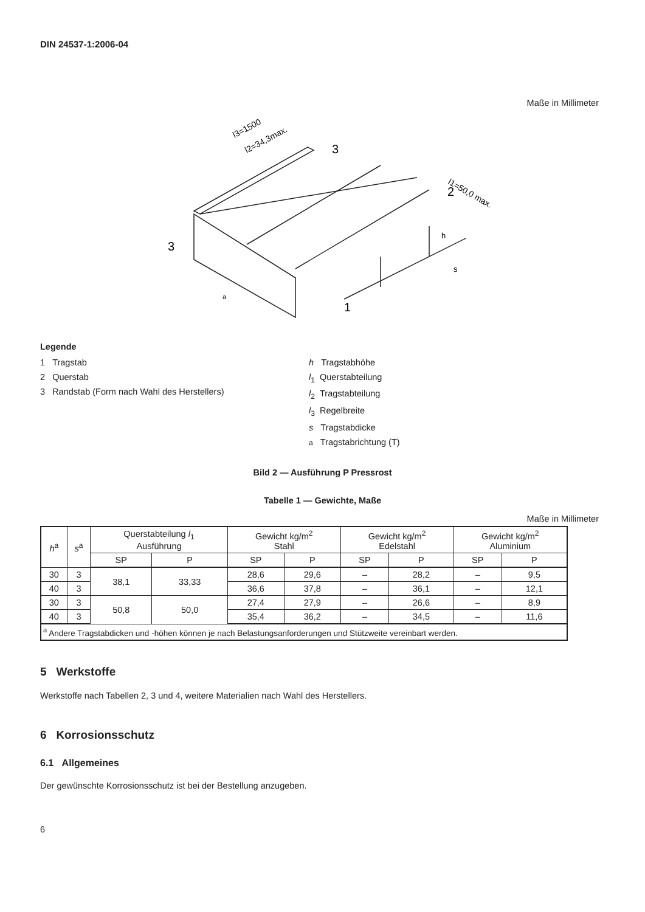DIN 24537-1:2006-04
Maße in Millimeter
l3=1500
l2=34,3max.
l1=50,0 max.
3
2
3
1
h
s
a
Legende
1 Tragstab
2 Querstab
3 Randstab (Form nach Wahl des Herstellers)
h Tragstabhöhe
l<sub>1</sub> Querstabteilung
l<sub>2</sub> Tragstabteilung
l<sub>3</sub> Regelbreite
s Tragstabdicke
a Tragstabrichtung (T)
Bild 2 — Ausführung P Pressrost
Tabelle 1 — Gewichte, Maße
Maße in Millimeter
| h<sup>a</sup> | s<sup>a</sup> | Querstabteilung l<sub>1</sub> Ausführung | | Gewicht kg/m<sup>2</sup> Stahl | | Gewicht kg/m<sup>2</sup> Edelstahl | | Gewicht kg/m<sup>2</sup> Aluminium | |
| --- | --- | --- | --- | --- | --- | --- | --- | --- | --- |
| | | SP | P | SP | P | SP | P | SP | P |
| 30 | 3 | 38,1 | 33,33 | 28,6 | 29,6 | – | 28,2 | – | 9,5 |
| 40 | 3 | | | 36,6 | 37,8 | – | 36,1 | – | 12,1 |
| 30 | 3 | 50,8 | 50,0 | 27,4 | 27,9 | – | 26,6 | – | 8,9 |
| 40 | 3 | | | 35,4 | 36,2 | – | 34,5 | – | 11,6 |
| <sup>a</sup> Andere Tragstabdicken und -höhen können je nach Belastungsanforderungen und Stützweite vereinbart werden. | | | | | | | | | |
5 Werkstoffe
Werkstoffe nach Tabellen 2, 3 und 4, weitere Materialien nach Wahl des Herstellers.
6 Korrosionsschutz
6.1 Allgemeines
Der gewünschte Korrosionsschutz ist bei der Bestellung anzugeben.
6